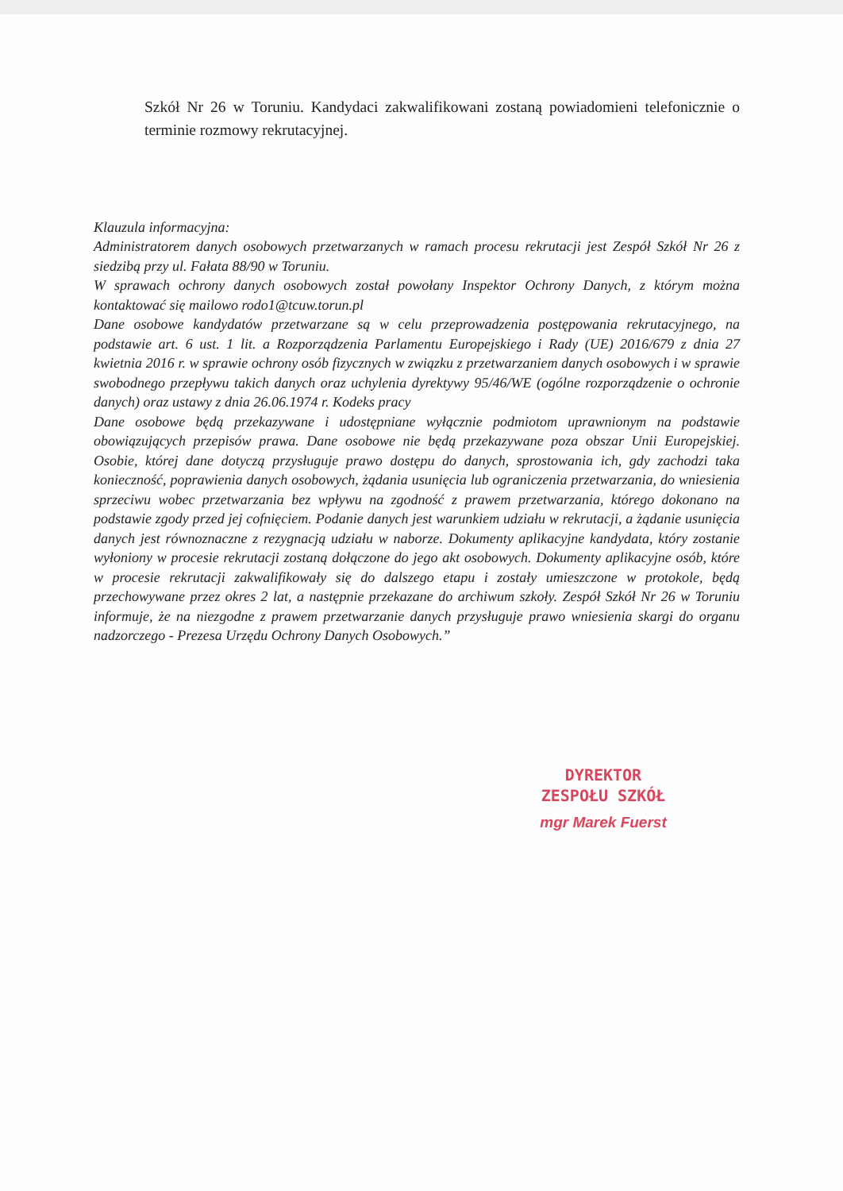Szkół Nr 26 w Toruniu. Kandydaci zakwalifikowani zostaną powiadomieni telefonicznie o terminie rozmowy rekrutacyjnej.
Klauzula informacyjna:
Administratorem danych osobowych przetwarzanych w ramach procesu rekrutacji jest Zespół Szkół Nr 26 z siedzibą przy ul. Fałata 88/90 w Toruniu.
W sprawach ochrony danych osobowych został powołany Inspektor Ochrony Danych, z którym można kontaktować się mailowo rodo1@tcuw.torun.pl
Dane osobowe kandydatów przetwarzane są w celu przeprowadzenia postępowania rekrutacyjnego, na podstawie art. 6 ust. 1 lit. a Rozporządzenia Parlamentu Europejskiego i Rady (UE) 2016/679 z dnia 27 kwietnia 2016 r. w sprawie ochrony osób fizycznych w związku z przetwarzaniem danych osobowych i w sprawie swobodnego przepływu takich danych oraz uchylenia dyrektywy 95/46/WE (ogólne rozporządzenie o ochronie danych) oraz ustawy z dnia 26.06.1974 r. Kodeks pracy
Dane osobowe będą przekazywane i udostępniane wyłącznie podmiotom uprawnionym na podstawie obowiązujących przepisów prawa. Dane osobowe nie będą przekazywane poza obszar Unii Europejskiej. Osobie, której dane dotyczą przysługuje prawo dostępu do danych, sprostowania ich, gdy zachodzi taka konieczność, poprawienia danych osobowych, żądania usunięcia lub ograniczenia przetwarzania, do wniesienia sprzeciwu wobec przetwarzania bez wpływu na zgodność z prawem przetwarzania, którego dokonano na podstawie zgody przed jej cofnięciem. Podanie danych jest warunkiem udziału w rekrutacji, a żądanie usunięcia danych jest równoznaczne z rezygnacją udziału w naborze. Dokumenty aplikacyjne kandydata, który zostanie wyłoniony w procesie rekrutacji zostaną dołączone do jego akt osobowych. Dokumenty aplikacyjne osób, które w procesie rekrutacji zakwalifikowały się do dalszego etapu i zostały umieszczone w protokole, będą przechowywane przez okres 2 lat, a następnie przekazane do archiwum szkoły. Zespół Szkół Nr 26 w Toruniu informuje, że na niezgodne z prawem przetwarzanie danych przysługuje prawo wniesienia skargi do organu nadzorczego - Prezesa Urzędu Ochrony Danych Osobowych.”
DYREKTOR
ZESPOŁU SZKÓŁ
mgr Marek Fuerst